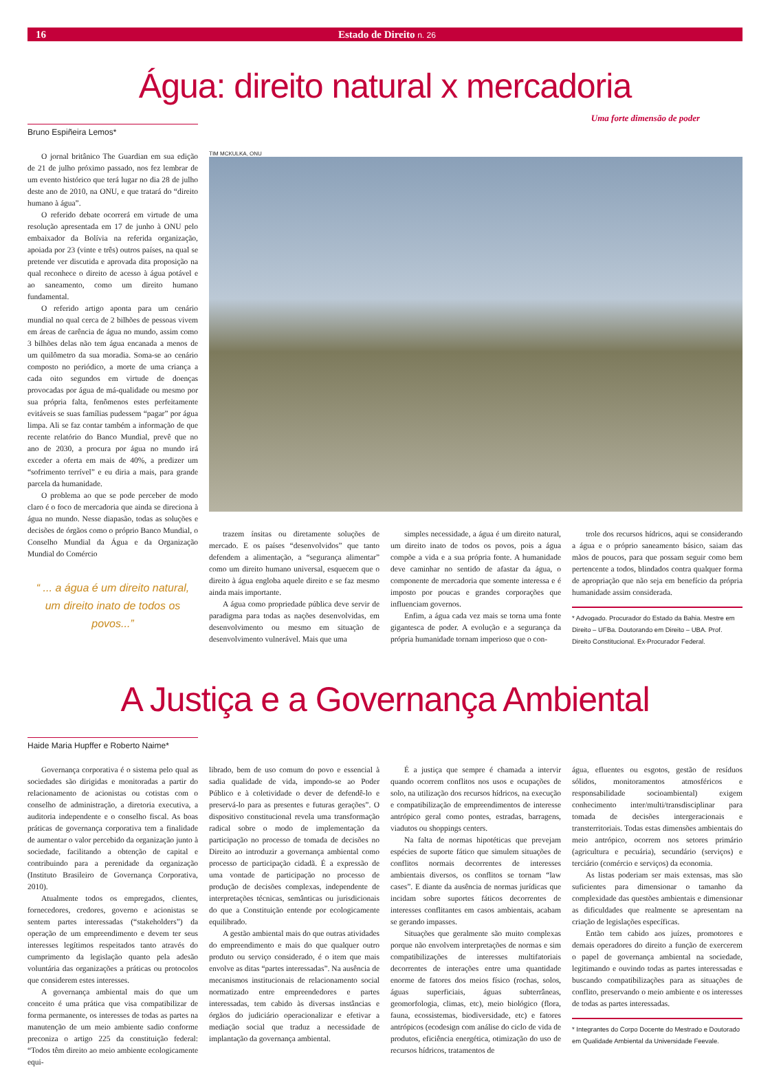16 Estado de Direito n. 26
Água: direito natural x mercadoria
Uma forte dimensão de poder
Bruno Espiñeira Lemos*
O jornal britânico The Guardian em sua edição de 21 de julho próximo passado, nos fez lembrar de um evento histórico que terá lugar no dia 28 de julho deste ano de 2010, na ONU, e que tratará do “direito humano à água”.
O referido debate ocorrerá em virtude de uma resolução apresentada em 17 de junho à ONU pelo embaixador da Bolívia na referida organização, apoiada por 23 (vinte e três) outros países, na qual se pretende ver discutida e aprovada dita proposição na qual reconhece o direito de acesso à água potável e ao saneamento, como um direito humano fundamental.
O referido artigo aponta para um cenário mundial no qual cerca de 2 bilhões de pessoas vivem em áreas de carência de água no mundo, assim como 3 bilhões delas não tem água encanada a menos de um quilômetro da sua moradia. Soma-se ao cenário composto no periódico, a morte de uma criança a cada oito segundos em virtude de doenças provocadas por água de má-qualidade ou mesmo por sua própria falta, fenômenos estes perfeitamente evitáveis se suas famílias pudessem “pagar” por água limpa. Ali se faz contar também a informação de que recente relatório do Banco Mundial, prevê que no ano de 2030, a procura por água no mundo irá exceder a oferta em mais de 40%, a predizer um “sofrimento terrível” e eu diria a mais, para grande parcela da humanidade.
O problema ao que se pode perceber de modo claro é o foco de mercadoria que ainda se direciona à água no mundo. Nesse diapasão, todas as soluções e decisões de órgãos como o próprio Banco Mundial, o Conselho Mundial da Água e da Organização Mundial do Comércio
“ ... a água é um direito natural, um direito inato de todos os povos...”
TIM MCKULKA, ONU
trazem ínsitas ou diretamente soluções de mercado. E os países “desenvolvidos” que tanto defendem a alimentação, a “segurança alimentar” como um direito humano universal, esquecem que o direito à água engloba aquele direito e se faz mesmo ainda mais importante.
A água como propriedade pública deve servir de paradigma para todas as nações desenvolvidas, em desenvolvimento ou mesmo em situação de desenvolvimento vulnerável. Mais que uma
simples necessidade, a água é um direito natural, um direito inato de todos os povos, pois a água compõe a vida e a sua própria fonte. A humanidade deve caminhar no sentido de afastar da água, o componente de mercadoria que somente interessa e é imposto por poucas e grandes corporações que influenciam governos.
Enfim, a água cada vez mais se torna uma fonte gigantesca de poder. A evolução e a segurança da própria humanidade tornam imperioso que o con-
trole dos recursos hídricos, aqui se considerando a água e o próprio saneamento básico, saiam das mãos de poucos, para que possam seguir como bem pertencente a todos, blindados contra qualquer forma de apropriação que não seja em benefício da própria humanidade assim considerada.
* Advogado. Procurador do Estado da Bahia. Mestre em Direito – UFBa. Doutorando em Direito – UBA. Prof. Direito Constitucional. Ex-Procurador Federal.
A Justiça e a Governança Ambiental
Haide Maria Hupffer e Roberto Naime*
Governança corporativa é o sistema pelo qual as sociedades são dirigidas e monitoradas a partir do relacionamento de acionistas ou cotistas com o conselho de administração, a diretoria executiva, a auditoria independente e o conselho fiscal. As boas práticas de governança corporativa tem a finalidade de aumentar o valor percebido da organização junto à sociedade, facilitando a obtenção de capital e contribuindo para a perenidade da organização (Instituto Brasileiro de Governança Corporativa, 2010).
Atualmente todos os empregados, clientes, fornecedores, credores, governo e acionistas se sentem partes interessadas (“stakeholders”) da operação de um empreendimento e devem ter seus interesses legítimos respeitados tanto através do cumprimento da legislação quanto pela adesão voluntária das organizações a práticas ou protocolos que considerem estes interesses.
A governança ambiental mais do que um conceito é uma prática que visa compatibilizar de forma permanente, os interesses de todas as partes na manutenção de um meio ambiente sadio conforme preconiza o artigo 225 da constituição federal: “Todos têm direito ao meio ambiente ecologicamente equi-
librado, bem de uso comum do povo e essencial à sadia qualidade de vida, impondo-se ao Poder Público e à coletividade o dever de defendê-lo e preservá-lo para as presentes e futuras gerações”. O dispositivo constitucional revela uma transformação radical sobre o modo de implementação da participação no processo de tomada de decisões no Direito ao introduzir a governança ambiental como processo de participação cidadã. É a expressão de uma vontade de participação no processo de produção de decisões complexas, independente de interpretações técnicas, semânticas ou jurisdicionais do que a Constituição entende por ecologicamente equilibrado.
A gestão ambiental mais do que outras atividades do empreendimento e mais do que qualquer outro produto ou serviço considerado, é o item que mais envolve as ditas “partes interessadas”. Na ausência de mecanismos institucionais de relacionamento social normatizado entre empreendedores e partes interessadas, tem cabido às diversas instâncias e órgãos do judiciário operacionalizar e efetivar a mediação social que traduz a necessidade de implantação da governança ambiental.
É a justiça que sempre é chamada a intervir quando ocorrem conflitos nos usos e ocupações de solo, na utilização dos recursos hídricos, na execução e compatibilização de empreendimentos de interesse antrópico geral como pontes, estradas, barragens, viadutos ou shoppings centers.
Na falta de normas hipotéticas que prevejam espécies de suporte fático que simulem situações de conflitos normais decorrentes de interesses ambientais diversos, os conflitos se tornam “law cases”. E diante da ausência de normas jurídicas que incidam sobre suportes fáticos decorrentes de interesses conflitantes em casos ambientais, acabam se gerando impasses.
Situações que geralmente são muito complexas porque não envolvem interpretações de normas e sim compatibilizações de interesses multifatoriais decorrentes de interações entre uma quantidade enorme de fatores dos meios físico (rochas, solos, águas superficiais, águas subterrâneas, geomorfologia, climas, etc), meio biológico (flora, fauna, ecossistemas, biodiversidade, etc) e fatores antrópicos (ecodesign com análise do ciclo de vida de produtos, eficiência energética, otimização do uso de recursos hídricos, tratamentos de
água, efluentes ou esgotos, gestão de resíduos sólidos, monitoramentos atmosféricos e responsabilidade socioambiental) exigem conhecimento inter/multi/transdisciplinar para tomada de decisões intergeracionais e transterritoriais. Todas estas dimensões ambientais do meio antrópico, ocorrem nos setores primário (agricultura e pecuária), secundário (serviços) e terciário (comércio e serviços) da economia.
As listas poderiam ser mais extensas, mas são suficientes para dimensionar o tamanho da complexidade das questões ambientais e dimensionar as dificuldades que realmente se apresentam na criação de legislações específicas.
Então tem cabido aos juízes, promotores e demais operadores do direito a função de exercerem o papel de governança ambiental na sociedade, legitimando e ouvindo todas as partes interessadas e buscando compatibilizações para as situações de conflito, preservando o meio ambiente e os interesses de todas as partes interessadas.
* Integrantes do Corpo Docente do Mestrado e Doutorado em Qualidade Ambiental da Universidade Feevale.